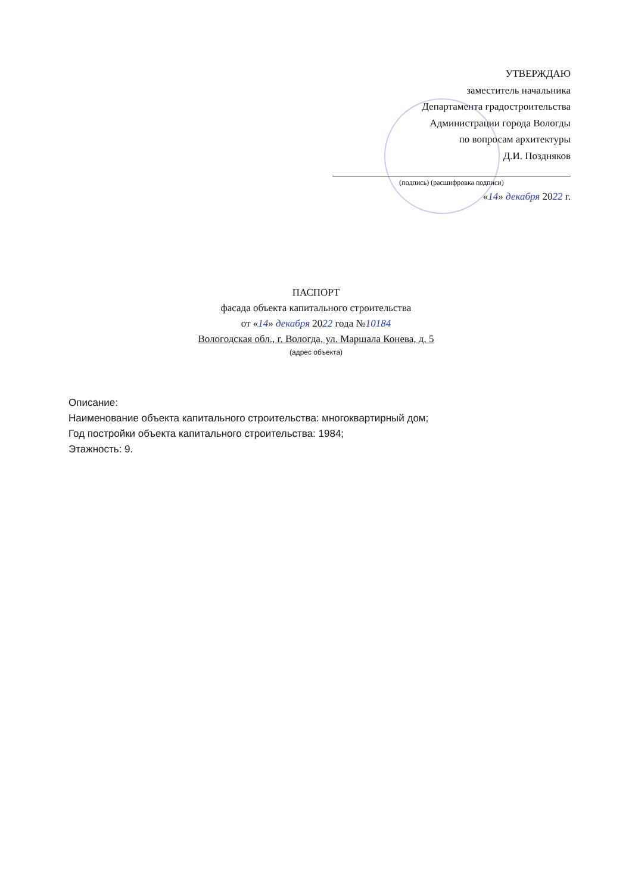УТВЕРЖДАЮ
заместитель начальника
Департамента градостроительства
Администрации города Вологды
по вопросам архитектуры
Д.И. Поздняков
(подпись) (расшифровка подписи)
«14» декабря 2022 г.
ПАСПОРТ
фасада объекта капитального строительства
от «14» декабря 2022 года №10184
Вологодская обл., г. Вологда, ул. Маршала Конева, д. 5
(адрес объекта)
Описание:
Наименование объекта капитального строительства: многоквартирный дом;
Год постройки объекта капитального строительства: 1984;
Этажность: 9.